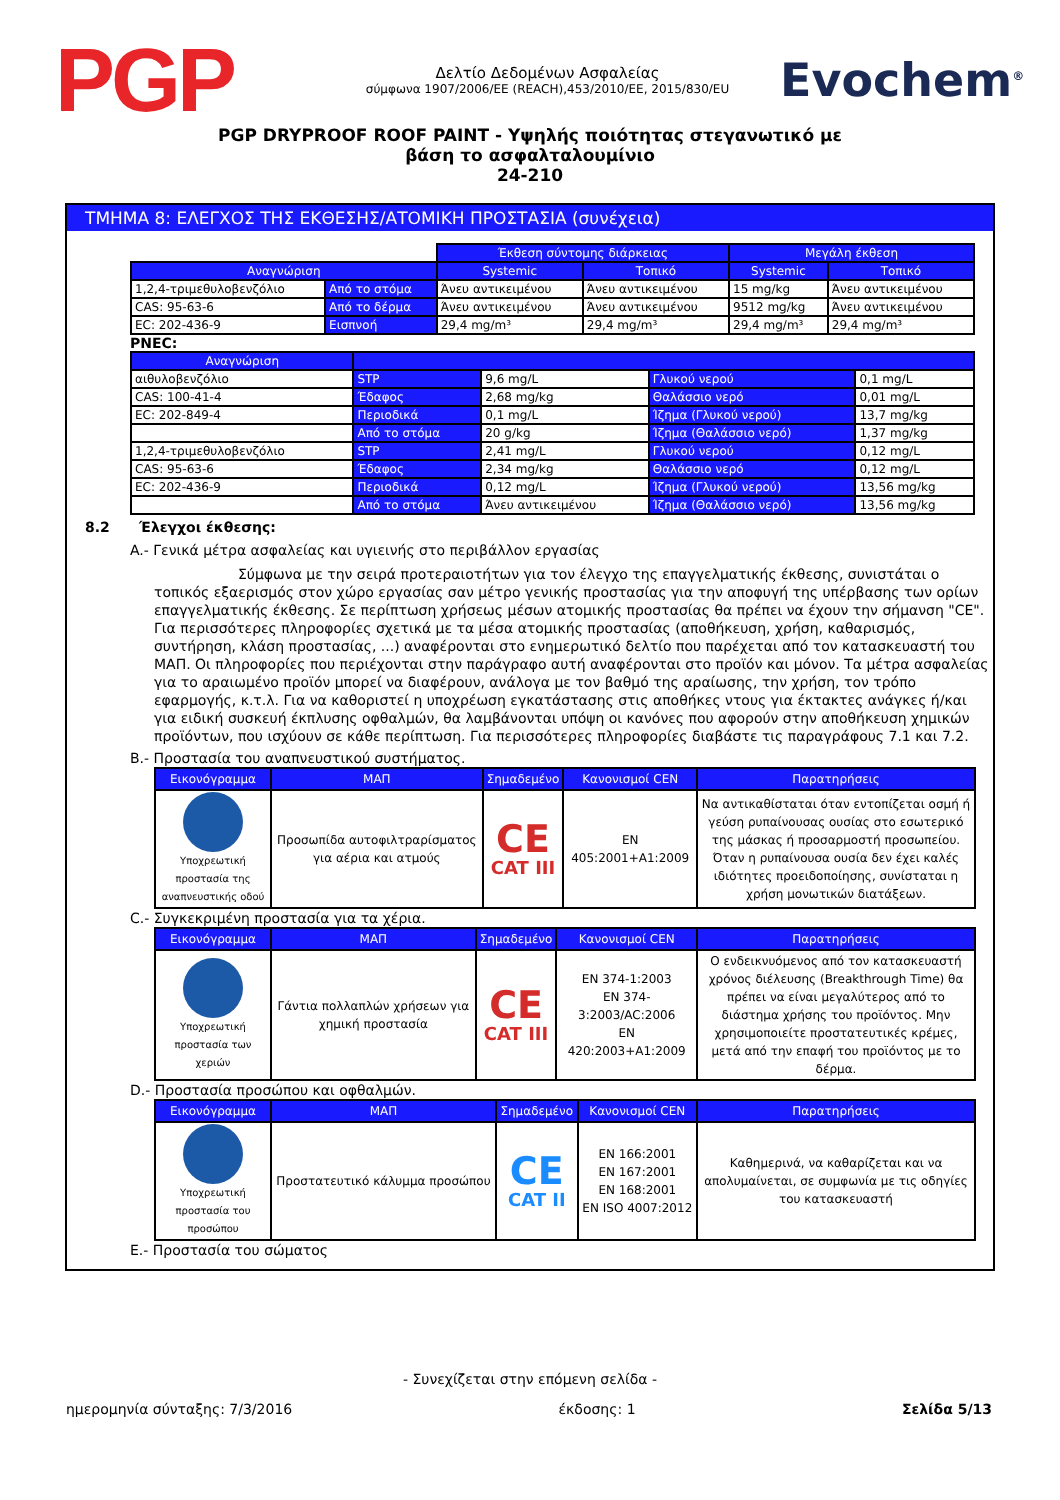PGP
Δελτίο Δεδομένων Ασφαλείας
σύμφωνα 1907/2006/ΕΕ (REACH),453/2010/ΕΕ, 2015/830/ΕU
Evochem<sup>®</sup>
PGP DRYPROOF ROOF PAINT - Υψηλής ποιότητας στεγανωτικό με
βάση το ασφαλταλουμίνιο
24-210
ΤΜΗΜΑ 8: ΕΛΕΓΧΟΣ ΤΗΣ ΕΚΘΕΣΗΣ/ΑΤΟΜΙΚΗ ΠΡΟΣΤΑΣΙΑ (συνέχεια)
| | | Έκθεση σύντομης διάρκειας | | Μεγάλη έκθεση | |
| Αναγνώριση | | Systemic | Τοπικό | Systemic | Τοπικό |
| 1,2,4-τριμεθυλοβενζόλιο | Από το στόμα | Άνευ αντικειμένου | Άνευ αντικειμένου | 15 mg/kg | Άνευ αντικειμένου |
| CAS: 95-63-6 | Από το δέρμα | Άνευ αντικειμένου | Άνευ αντικειμένου | 9512 mg/kg | Άνευ αντικειμένου |
| EC: 202-436-9 | Εισπνοή | 29,4 mg/m³ | 29,4 mg/m³ | 29,4 mg/m³ | 29,4 mg/m³ |
PNEC:
| Αναγνώριση | | | | |
| --- | --- | --- | --- | --- |
| αιθυλοβενζόλιο | STP | 9,6 mg/L | Γλυκού νερού | 0,1 mg/L |
| CAS: 100-41-4 | Έδαφος | 2,68 mg/kg | Θαλάσσιο νερό | 0,01 mg/L |
| EC: 202-849-4 | Περιοδικά | 0,1 mg/L | Ίζημα (Γλυκού νερού) | 13,7 mg/kg |
| | Από το στόμα | 20 g/kg | Ίζημα (Θαλάσσιο νερό) | 1,37 mg/kg |
| 1,2,4-τριμεθυλοβενζόλιο | STP | 2,41 mg/L | Γλυκού νερού | 0,12 mg/L |
| CAS: 95-63-6 | Έδαφος | 2,34 mg/kg | Θαλάσσιο νερό | 0,12 mg/L |
| EC: 202-436-9 | Περιοδικά | 0,12 mg/L | Ίζημα (Γλυκού νερού) | 13,56 mg/kg |
| | Από το στόμα | Άνευ αντικειμένου | Ίζημα (Θαλάσσιο νερό) | 13,56 mg/kg |
8.2 Έλεγχοι έκθεσης:
A.- Γενικά μέτρα ασφαλείας και υγιεινής στο περιβάλλον εργασίας
Σύμφωνα με την σειρά προτεραιοτήτων για τον έλεγχο της επαγγελματικής έκθεσης, συνιστάται ο τοπικός εξαερισμός στον χώρο εργασίας σαν μέτρο γενικής προστασίας για την αποφυγή της υπέρβασης των ορίων επαγγελματικής έκθεσης. Σε περίπτωση χρήσεως μέσων ατομικής προστασίας θα πρέπει να έχουν την σήμανση "CE". Για περισσότερες πληροφορίες σχετικά με τα μέσα ατομικής προστασίας (αποθήκευση, χρήση, καθαρισμός, συντήρηση, κλάση προστασίας, ...) αναφέρονται στο ενημερωτικό δελτίο που παρέχεται από τον κατασκευαστή του ΜΑΠ. Οι πληροφορίες που περιέχονται στην παράγραφο αυτή αναφέρονται στο προϊόν και μόνον. Τα μέτρα ασφαλείας για το αραιωμένο προϊόν μπορεί να διαφέρουν, ανάλογα με τον βαθμό της αραίωσης, την χρήση, τον τρόπο εφαρμογής, κ.τ.λ. Για να καθοριστεί η υποχρέωση εγκατάστασης στις αποθήκες ντους για έκτακτες ανάγκες ή/και για ειδική συσκευή έκπλυσης οφθαλμών, θα λαμβάνονται υπόψη οι κανόνες που αφορούν στην αποθήκευση χημικών προϊόντων, που ισχύουν σε κάθε περίπτωση. Για περισσότερες πληροφορίες διαβάστε τις παραγράφους 7.1 και 7.2.
B.- Προστασία του αναπνευστικού συστήματος.
| Εικονόγραμμα | ΜΑΠ | Σημαδεμένο | Κανονισμοί CEN | Παρατηρήσεις |
| --- | --- | --- | --- | --- |
| Υποχρεωτική προστασία της αναπνευστικής οδού | Προσωπίδα αυτοφιλτραρίσματος για αέρια και ατμούς | CE CAT III | EN 405:2001+A1:2009 | Να αντικαθίσταται όταν εντοπίζεται οσμή ή γεύση ρυπαίνουσας ουσίας στο εσωτερικό της μάσκας ή προσαρμοστή προσωπείου. Όταν η ρυπαίνουσα ουσία δεν έχει καλές ιδιότητες προειδοποίησης, συνίσταται η χρήση μονωτικών διατάξεων. |
C.- Συγκεκριμένη προστασία για τα χέρια.
| Εικονόγραμμα | ΜΑΠ | Σημαδεμένο | Κανονισμοί CEN | Παρατηρήσεις |
| --- | --- | --- | --- | --- |
| Υποχρεωτική προστασία των χεριών | Γάντια πολλαπλών χρήσεων για χημική προστασία | CE CAT III | EN 374-1:2003 EN 374-3:2003/AC:2006 EN 420:2003+A1:2009 | Ο ενδεικνυόμενος από τον κατασκευαστή χρόνος διέλευσης (Breakthrough Time) θα πρέπει να είναι μεγαλύτερος από το διάστημα χρήσης του προϊόντος. Μην χρησιμοποιείτε προστατευτικές κρέμες, μετά από την επαφή του προϊόντος με το δέρμα. |
D.- Προστασία προσώπου και οφθαλμών.
| Εικονόγραμμα | ΜΑΠ | Σημαδεμένο | Κανονισμοί CEN | Παρατηρήσεις |
| --- | --- | --- | --- | --- |
| Υποχρεωτική προστασία του προσώπου | Προστατευτικό κάλυμμα προσώπου | CE CAT II | EN 166:2001 EN 167:2001 EN 168:2001 EN ISO 4007:2012 | Καθημερινά, να καθαρίζεται και να απολυμαίνεται, σε συμφωνία με τις οδηγίες του κατασκευαστή |
E.- Προστασία του σώματος
- Συνεχίζεται στην επόμενη σελίδα -
ημερομηνία σύνταξης: 7/3/2016 έκδοσης: 1 Σελίδα 5/13